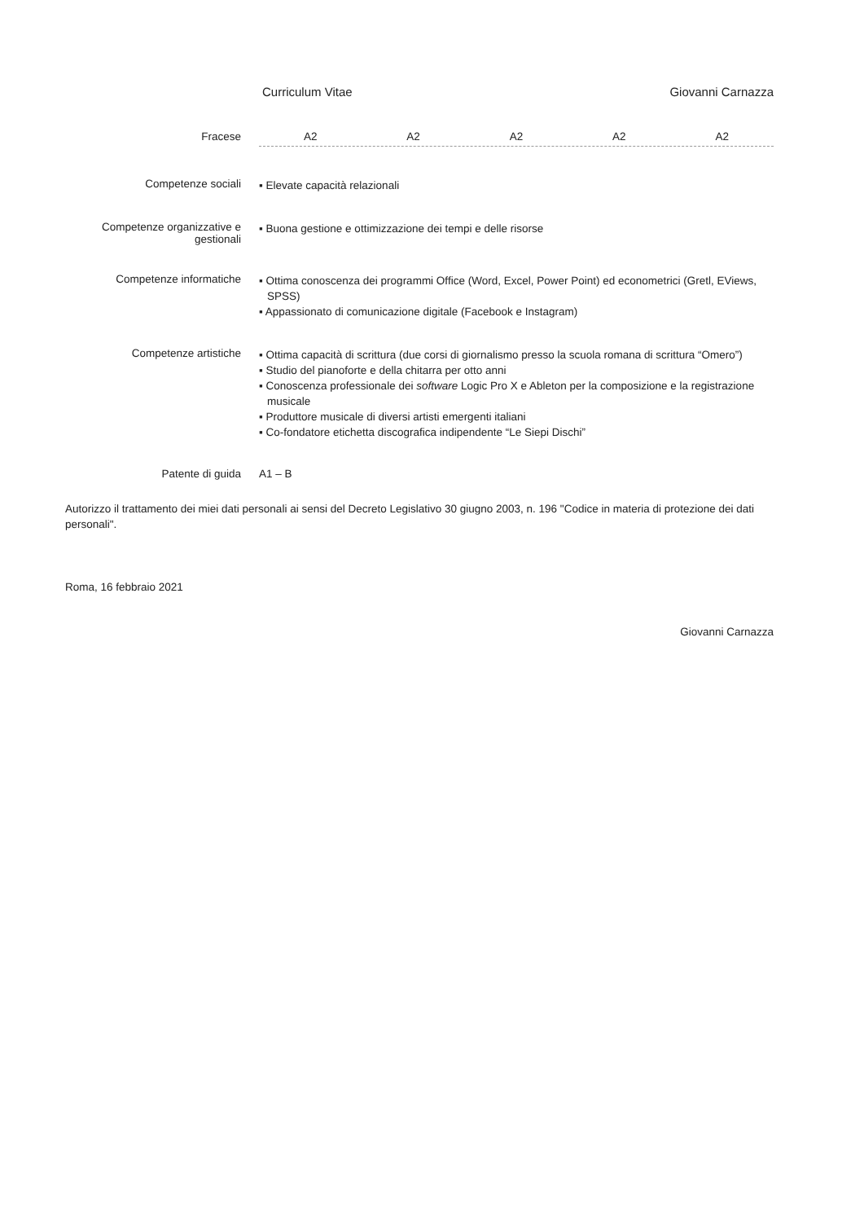Curriculum Vitae Giovanni Carnazza
Fracese A2 A2 A2 A2 A2
Competenze sociali
▪ Elevate capacità relazionali
Competenze organizzative e gestionali
▪ Buona gestione e ottimizzazione dei tempi e delle risorse
Competenze informatiche
▪ Ottima conoscenza dei programmi Office (Word, Excel, Power Point) ed econometrici (Gretl, EViews, SPSS)
▪ Appassionato di comunicazione digitale (Facebook e Instagram)
Competenze artistiche
▪ Ottima capacità di scrittura (due corsi di giornalismo presso la scuola romana di scrittura “Omero”)
▪ Studio del pianoforte e della chitarra per otto anni
▪ Conoscenza professionale dei software Logic Pro X e Ableton per la composizione e la registrazione musicale
▪ Produttore musicale di diversi artisti emergenti italiani
▪ Co-fondatore etichetta discografica indipendente “Le Siepi Dischi”
Patente di guida A1 – B
Autorizzo il trattamento dei miei dati personali ai sensi del Decreto Legislativo 30 giugno 2003, n. 196 "Codice in materia di protezione dei dati personali".
Roma, 16 febbraio 2021
Giovanni Carnazza